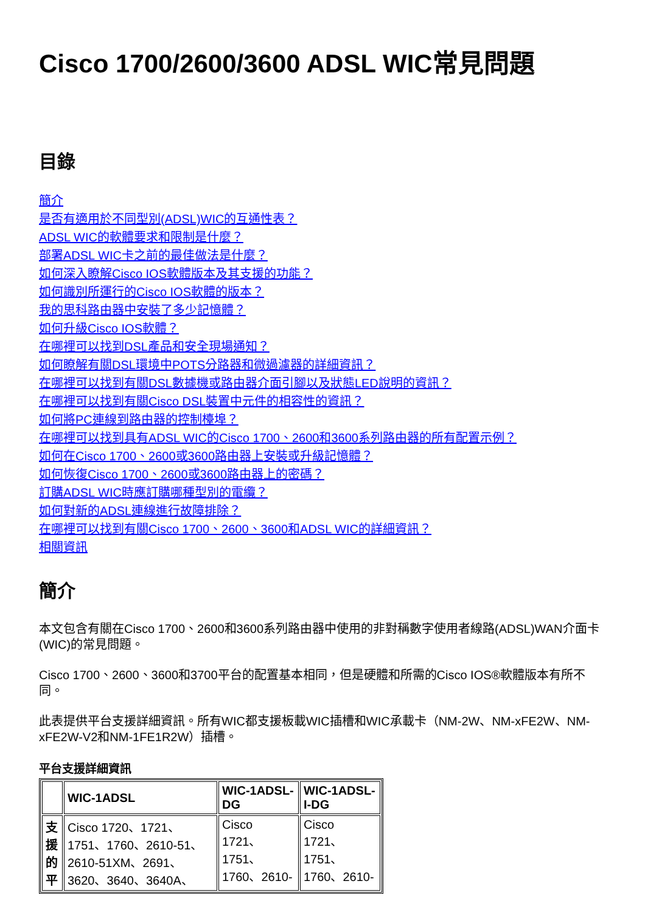Cisco 1700/2600/3600 ADSL WIC常見問題
目錄
簡介
是否有適用於不同型別(ADSL)WIC的互通性表？
ADSL WIC的軟體要求和限制是什麼？
部署ADSL WIC卡之前的最佳做法是什麼？
如何深入瞭解Cisco IOS軟體版本及其支援的功能？
如何識別所運行的Cisco IOS軟體的版本？
我的思科路由器中安裝了多少記憶體？
如何升級Cisco IOS軟體？
在哪裡可以找到DSL產品和安全現場通知？
如何瞭解有關DSL環境中POTS分路器和微過濾器的詳細資訊？
在哪裡可以找到有關DSL數據機或路由器介面引腳以及狀態LED說明的資訊？
在哪裡可以找到有關Cisco DSL裝置中元件的相容性的資訊？
如何將PC連線到路由器的控制檯埠？
在哪裡可以找到具有ADSL WIC的Cisco 1700、2600和3600系列路由器的所有配置示例？
如何在Cisco 1700、2600或3600路由器上安裝或升級記憶體？
如何恢復Cisco 1700、2600或3600路由器上的密碼？
訂購ADSL WIC時應訂購哪種型別的電纜？
如何對新的ADSL連線進行故障排除？
在哪裡可以找到有關Cisco 1700、2600、3600和ADSL WIC的詳細資訊？
相關資訊
簡介
本文包含有關在Cisco 1700、2600和3600系列路由器中使用的非對稱數字使用者線路(ADSL)WAN介面卡(WIC)的常見問題。
Cisco 1700、2600、3600和3700平台的配置基本相同，但是硬體和所需的Cisco IOS®軟體版本有所不同。
此表提供平台支援詳細資訊。所有WIC都支援板載WIC插槽和WIC承載卡（NM-2W、NM-xFE2W、NM-xFE2W-V2和NM-1FE1R2W）插槽。
平台支援詳細資訊
| | WIC-1ADSL | WIC-1ADSL-DG | WIC-1ADSL-I-DG |
| --- | --- | --- | --- |
| 支援的平 | Cisco 1720、1721、1751、1760、2610-51、2610-51XM、2691、3620、3640、3640A、 | Cisco 1721、1751、1760、2610- | Cisco 1721、1751、1760、2610- |